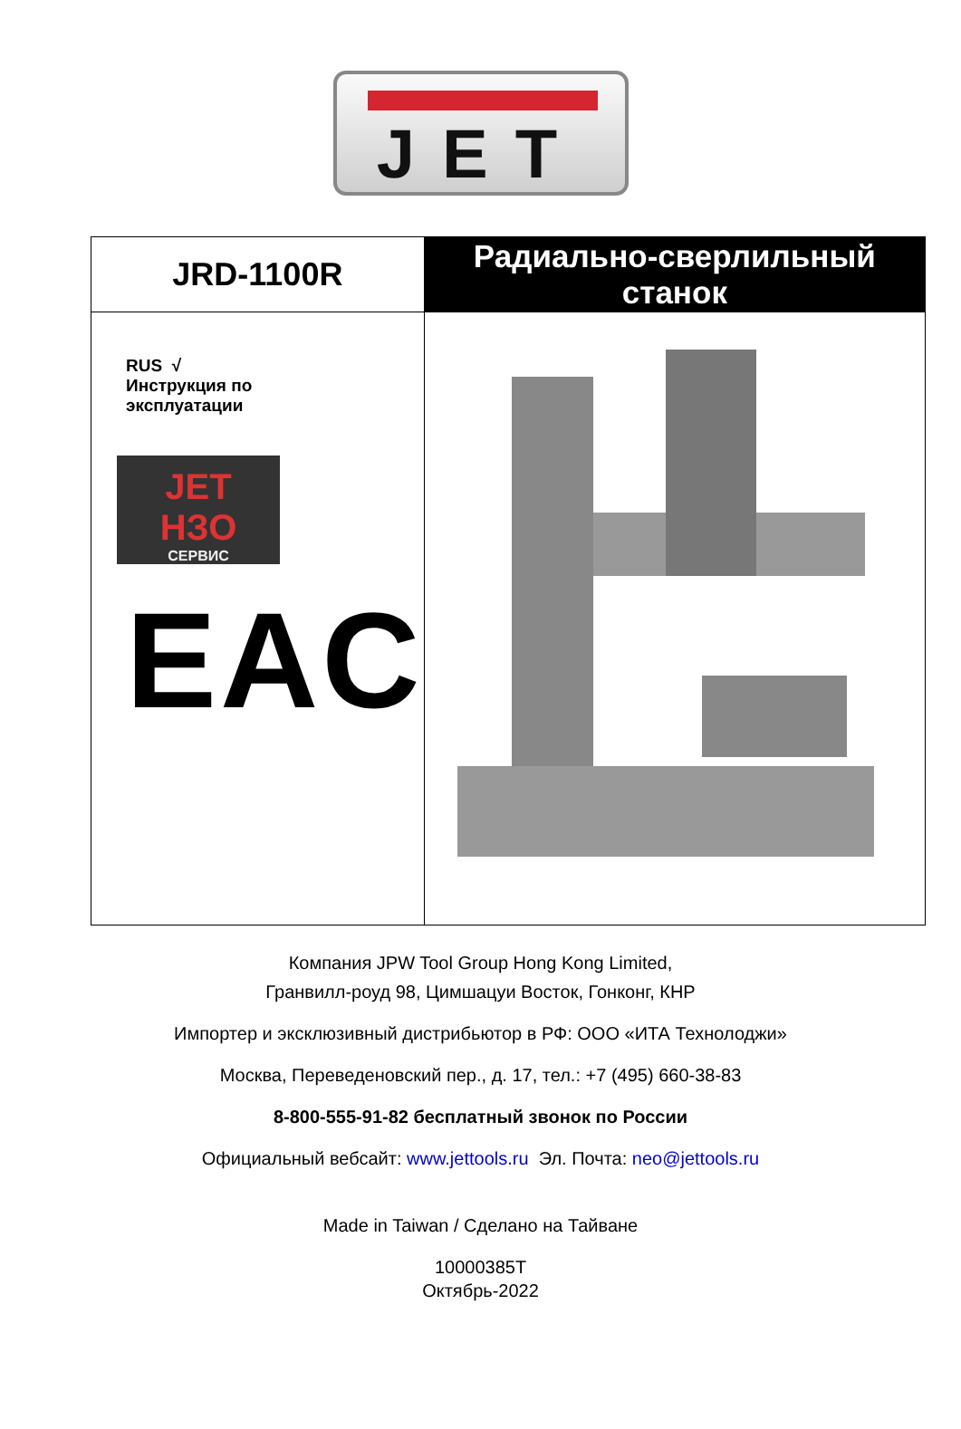JET
| JRD-1100R | Радиально-сверлильный станок |
| RUS √ Инструкция по эксплуатации JET НЗО СЕРВИС EAC | |
Компания JPW Tool Group Hong Kong Limited,
Гранвилл-роуд 98, Цимшацуи Восток, Гонконг, КНР
Импортер и эксклюзивный дистрибьютор в РФ: ООО «ИТА Технолоджи»
Москва, Переведеновский пер., д. 17, тел.: +7 (495) 660-38-83
8-800-555-91-82 бесплатный звонок по России
Официальный вебсайт: www.jettools.ru Эл. Почта: neo@jettools.ru
Made in Taiwan / Сделано на Тайване
10000385T
Октябрь-2022